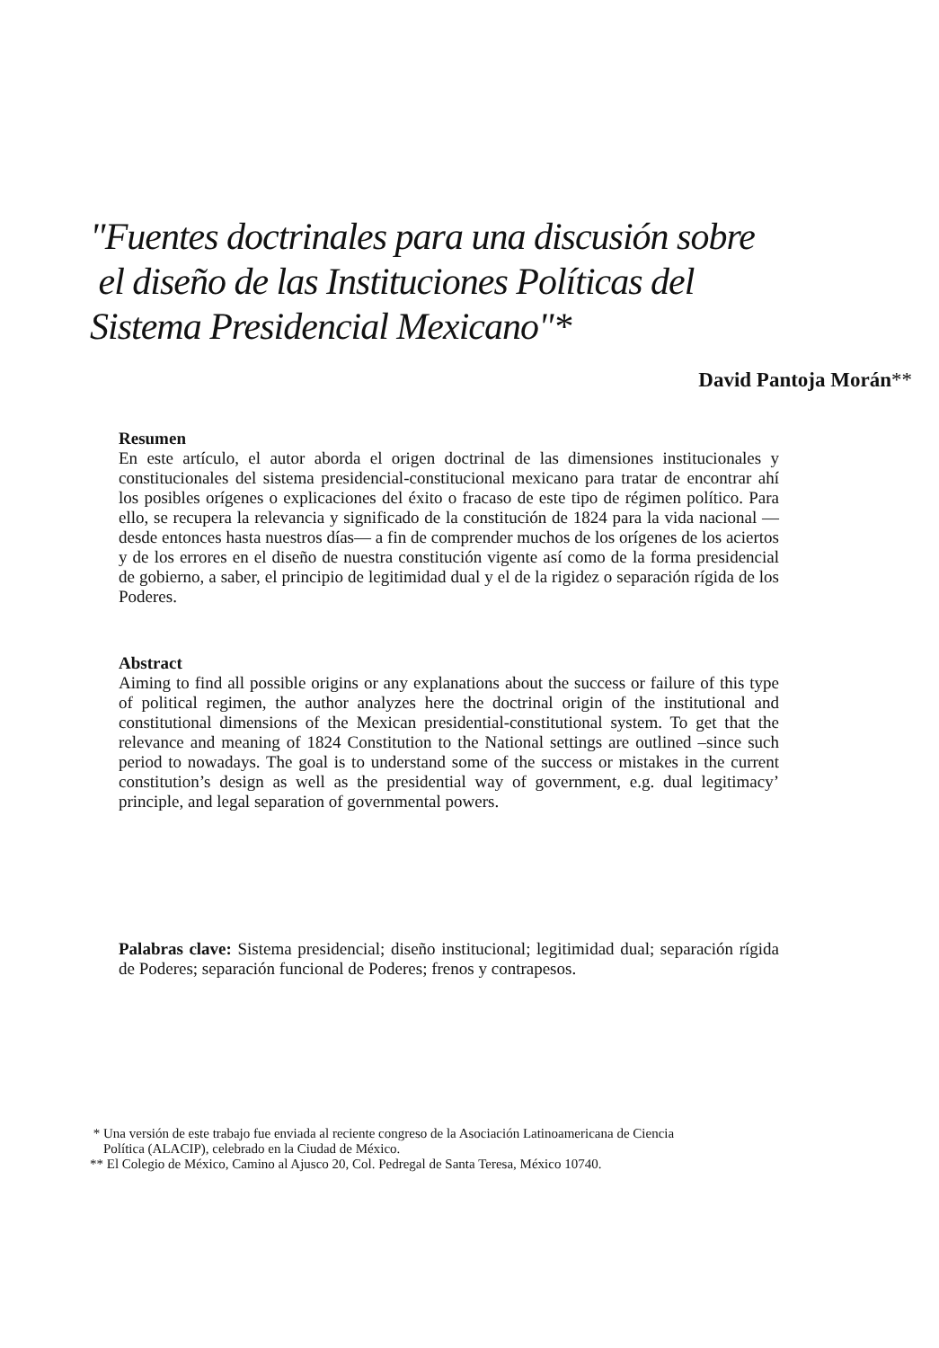"Fuentes doctrinales para una discusión sobre
el diseño de las Instituciones Políticas del
Sistema Presidencial Mexicano"*
David Pantoja Morán**
Resumen
En este artículo, el autor aborda el origen doctrinal de las dimensiones institucionales y constitucionales del sistema presidencial-constitucional mexicano para tratar de encontrar ahí los posibles orígenes o explicaciones del éxito o fracaso de este tipo de régimen político. Para ello, se recupera la relevancia y significado de la constitución de 1824 para la vida nacional —desde entonces hasta nuestros días— a fin de comprender muchos de los orígenes de los aciertos y de los errores en el diseño de nuestra constitución vigente así como de la forma presidencial de gobierno, a saber, el principio de legitimidad dual y el de la rigidez o separación rígida de los Poderes.
Abstract
Aiming to find all possible origins or any explanations about the success or failure of this type of political regimen, the author analyzes here the doctrinal origin of the institutional and constitutional dimensions of the Mexican presidential-constitutional system. To get that the relevance and meaning of 1824 Constitution to the National settings are outlined –since such period to nowadays. The goal is to understand some of the success or mistakes in the current constitution’s design as well as the presidential way of government, e.g. dual legitimacy’ principle, and legal separation of governmental powers.
Palabras clave: Sistema presidencial; diseño institucional; legitimidad dual; separación rígida de Poderes; separación funcional de Poderes; frenos y contrapesos.
* Una versión de este trabajo fue enviada al reciente congreso de la Asociación Latinoamericana de Ciencia
Política (ALACIP), celebrado en la Ciudad de México.
** El Colegio de México, Camino al Ajusco 20, Col. Pedregal de Santa Teresa, México 10740.